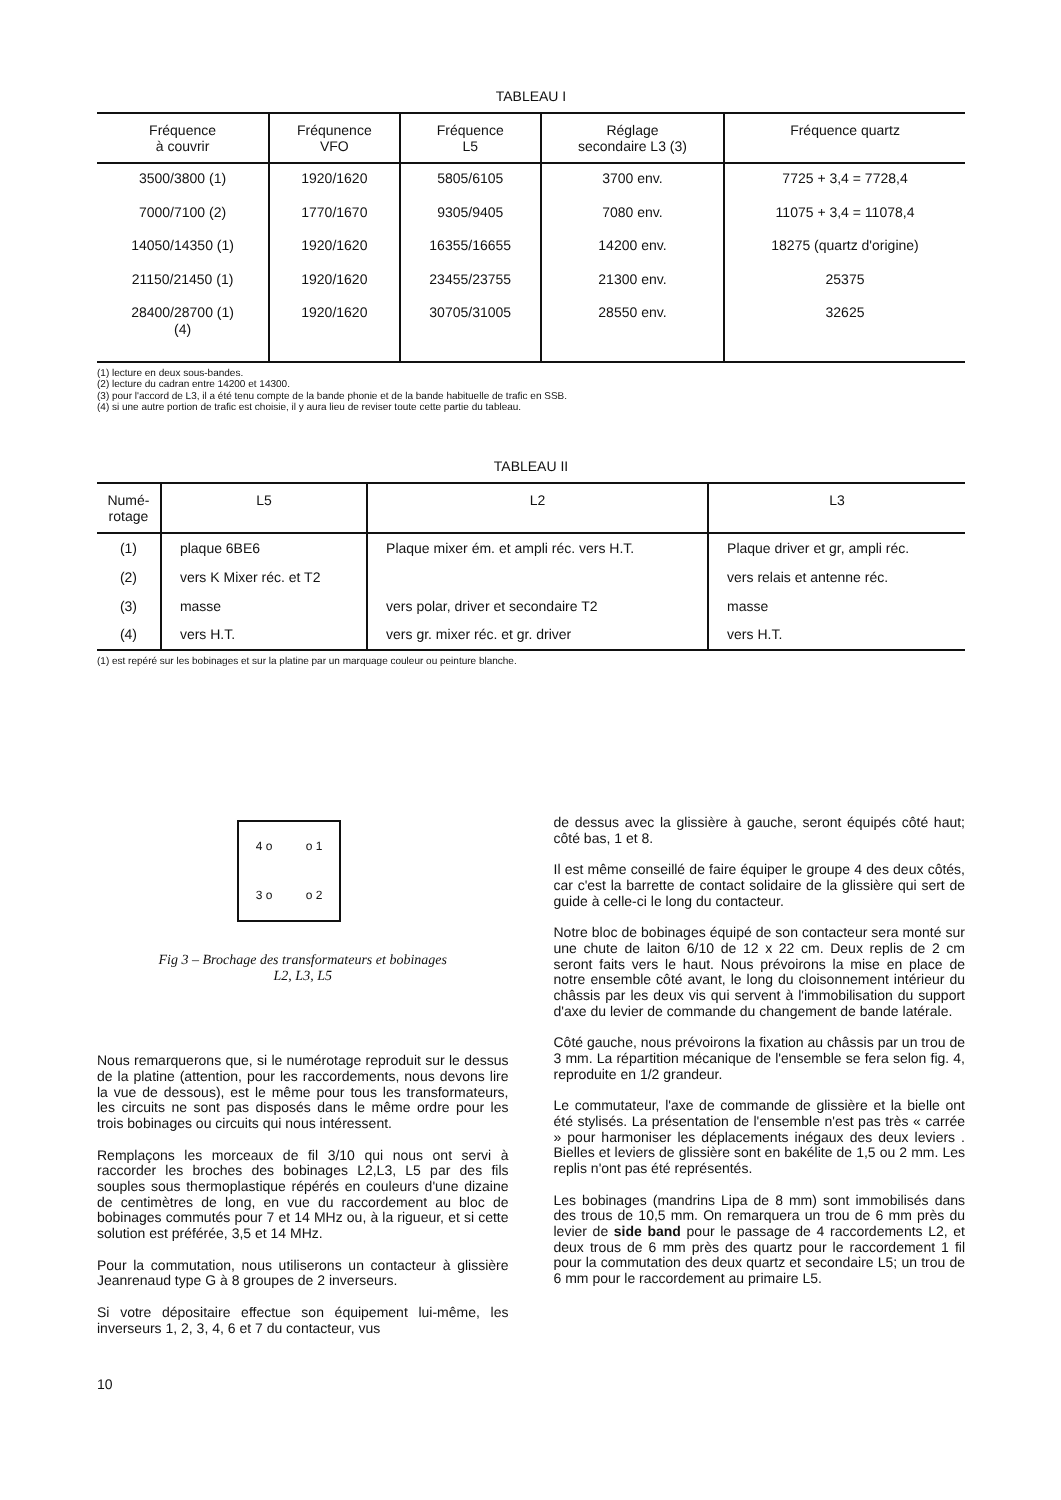TABLEAU I
| Fréquence à couvrir | Fréqunence VFO | Fréquence L5 | Réglage secondaire L3 (3) | Fréquence quartz |
| --- | --- | --- | --- | --- |
| 3500/3800 (1) 7000/7100 (2) 14050/14350 (1) 21150/21450 (1) 28400/28700 (1) (4) | 1920/1620 1770/1670 1920/1620 1920/1620 1920/1620 | 5805/6105 9305/9405 16355/16655 23455/23755 30705/31005 | 3700 env. 7080 env. 14200 env. 21300 env. 28550 env. | 7725 + 3,4 = 7728,4 11075 + 3,4 = 11078,4 18275 (quartz d'origine) 25375 32625 |
(1) lecture en deux sous-bandes.
(2) lecture du cadran entre 14200 et 14300.
(3) pour l'accord de L3, il a été tenu compte de la bande phonie et de la bande habituelle de trafic en SSB.
(4) si une autre portion de trafic est choisie, il y aura lieu de reviser toute cette partie du tableau.
TABLEAU II
| Numé- rotage | L5 | L2 | L3 |
| --- | --- | --- | --- |
| (1) | plaque 6BE6 | Plaque mixer ém. et ampli réc. vers H.T. | Plaque driver et gr, ampli réc. |
| (2) | vers K Mixer réc. et T2 | | vers relais et antenne réc. |
| (3) | masse | vers polar, driver et secondaire T2 | masse |
| (4) | vers H.T. | vers gr. mixer réc. et gr. driver | vers H.T. |
(1) est repéré sur les bobinages et sur la platine par un marquage couleur ou peinture blanche.
4 o o 1 3 o o 2
Fig 3 – Brochage des transformateurs et bobinages
L2, L3, L5
Nous remarquerons que, si le numérotage reproduit sur le dessus de la platine (attention, pour les raccordements, nous devons lire la vue de dessous), est le même pour tous les transformateurs, les circuits ne sont pas dispo­sés dans le même ordre pour les trois bobinages ou cir­cuits qui nous intéressent.
Remplaçons les morceaux de fil 3/10 qui nous ont servi à raccorder les broches des bobinages L2,L3, L5 par des fils souples sous thermoplastique répérés en couleurs d'une dizaine de centimètres de long, en vue du raccor­dement au bloc de bobinages commutés pour 7 et 14 MHz ou, à la rigueur, et si cette solution est préférée, 3,5 et 14 MHz.
Pour la commutation, nous utiliserons un contacteur à glissière Jeanrenaud type G à 8 groupes de 2 inverseurs.
Si votre dépositaire effectue son équipement lui-même, les inverseurs 1, 2, 3, 4, 6 et 7 du contacteur, vus
de dessus avec la glissière à gauche, seront équipés côté haut; côté bas, 1 et 8.
Il est même conseillé de faire équiper le groupe 4 des deux côtés, car c'est la barrette de contact solidaire de la glissière qui sert de guide à celle-ci le long du contacteur.
Notre bloc de bobinages équipé de son contacteur sera monté sur une chute de laiton 6/10 de 12 x 22 cm. Deux replis de 2 cm seront faits vers le haut. Nous prévoirons la mise en place de notre ensemble côté avant, le long du cloisonnement intérieur du châssis par les deux vis qui servent à l'immobilisation du support d'axe du levier de commande du changement de bande latérale.
Côté gauche, nous prévoirons la fixation au châssis par un trou de 3 mm. La répartition mécanique de l'ensem­ble se fera selon fig. 4, reproduite en 1/2 grandeur.
Le commutateur, l'axe de commande de glissière et la bielle ont été stylisés. La présentation de l'ensemble n'est pas très « carrée » pour harmoniser les déplace­ments inégaux des deux leviers . Bielles et leviers de glissière sont en bakélite de 1,5 ou 2 mm. Les replis n'ont pas été représentés.
Les bobinages (mandrins Lipa de 8 mm) sont im­mobilisés dans des trous de 10,5 mm. On remarquera un trou de 6 mm près du levier de side band pour le passage de 4 raccordements L2, et deux trous de 6 mm près des quartz pour le raccordement 1 fil pour la commutation des deux quartz et secondaire L5; un trou de 6 mm pour le raccordement au primaire L5.
10